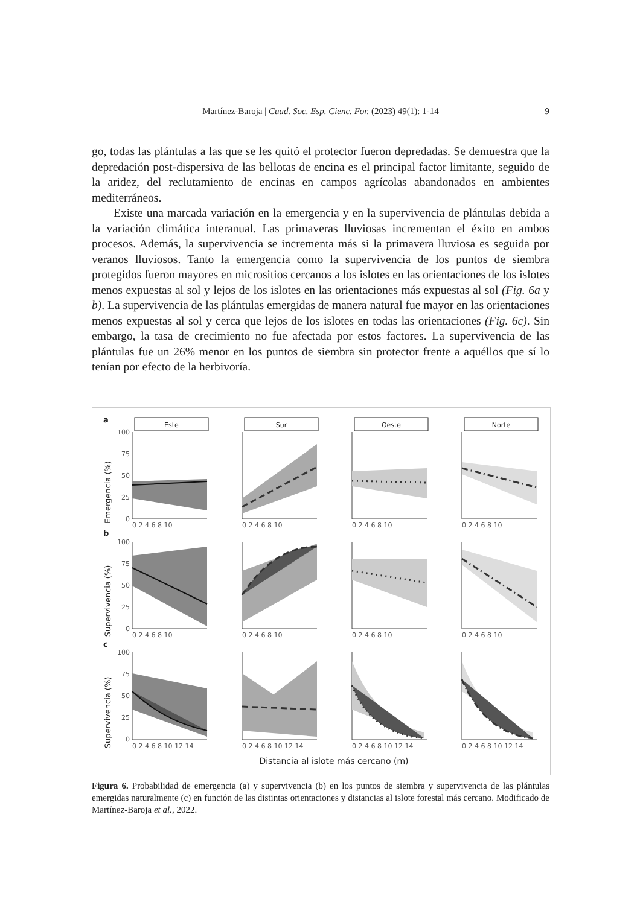Martínez-Baroja | Cuad. Soc. Esp. Cienc. For. (2023) 49(1): 1-14
9
go, todas las plántulas a las que se les quitó el protector fueron depredadas. Se demuestra que la depredación post-dispersiva de las bellotas de encina es el principal factor limitante, seguido de la aridez, del reclutamiento de encinas en campos agrícolas abandonados en ambientes mediterráneos.
Existe una marcada variación en la emergencia y en la supervivencia de plántulas debida a la variación climática interanual. Las primaveras lluviosas incrementan el éxito en ambos procesos. Además, la supervivencia se incrementa más si la primavera lluviosa es seguida por veranos lluviosos. Tanto la emergencia como la supervivencia de los puntos de siembra protegidos fueron mayores en micrositios cercanos a los islotes en las orientaciones de los islotes menos expuestas al sol y lejos de los islotes en las orientaciones más expuestas al sol (Fig. 6a y b). La supervivencia de las plántulas emergidas de manera natural fue mayor en las orientaciones menos expuestas al sol y cerca que lejos de los islotes en todas las orientaciones (Fig. 6c). Sin embargo, la tasa de crecimiento no fue afectada por estos factores. La supervivencia de las plántulas fue un 26% menor en los puntos de siembra sin protector frente a aquéllos que sí lo tenían por efecto de la herbivoría.
a
b
c
Este
Sur
Oeste
Norte
Emergencia (%)
Supervivencia (%)
Supervivencia (%)
100
75
50
25
0
100
75
50
25
0
100
75
50
25
0
0 2 4 6 8 10
0 2 4 6 8 10
0 2 4 6 8 10
0 2 4 6 8 10
0 2 4 6 8 10
0 2 4 6 8 10
0 2 4 6 8 10
0 2 4 6 8 10
0 2 4 6 8 10 12 14
0 2 4 6 8 10 12 14
0 2 4 6 8 10 12 14
0 2 4 6 8 10 12 14
Distancia al islote más cercano (m)
Figura 6. Probabilidad de emergencia (a) y supervivencia (b) en los puntos de siembra y supervivencia de las plántulas emergidas naturalmente (c) en función de las distintas orientaciones y distancias al islote forestal más cercano. Modificado de Martínez-Baroja et al., 2022.